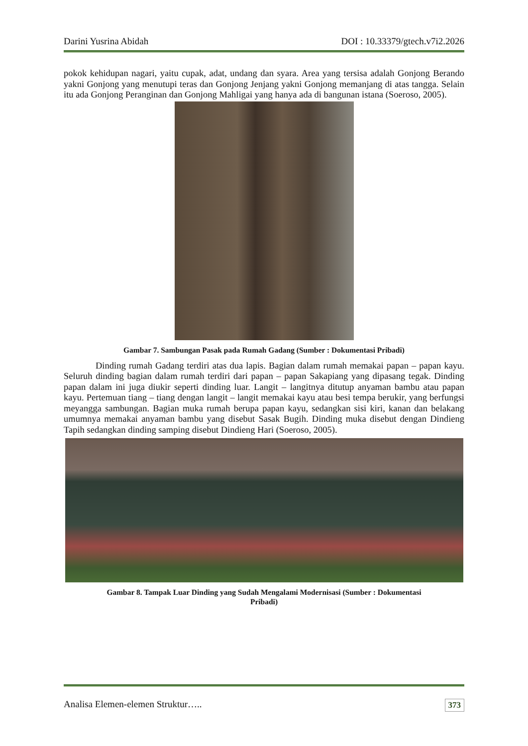Darini Yusrina Abidah DOI : 10.33379/gtech.v7i2.2026
pokok kehidupan nagari, yaitu cupak, adat, undang dan syara. Area yang tersisa adalah Gonjong Berando yakni Gonjong yang menutupi teras dan Gonjong Jenjang yakni Gonjong memanjang di atas tangga. Selain itu ada Gonjong Peranginan dan Gonjong Mahligai yang hanya ada di bangunan istana (Soeroso, 2005).
Gambar 7. Sambungan Pasak pada Rumah Gadang (Sumber : Dokumentasi Pribadi)
Dinding rumah Gadang terdiri atas dua lapis. Bagian dalam rumah memakai papan – papan kayu. Seluruh dinding bagian dalam rumah terdiri dari papan – papan Sakapiang yang dipasang tegak. Dinding papan dalam ini juga diukir seperti dinding luar. Langit – langitnya ditutup anyaman bambu atau papan kayu. Pertemuan tiang – tiang dengan langit – langit memakai kayu atau besi tempa berukir, yang berfungsi meyangga sambungan. Bagian muka rumah berupa papan kayu, sedangkan sisi kiri, kanan dan belakang umumnya memakai anyaman bambu yang disebut Sasak Bugih. Dinding muka disebut dengan Dindieng Tapih sedangkan dinding samping disebut Dindieng Hari (Soeroso, 2005).
Gambar 8. Tampak Luar Dinding yang Sudah Mengalami Modernisasi (Sumber : Dokumentasi
Pribadi)
Analisa Elemen-elemen Struktur….. 373